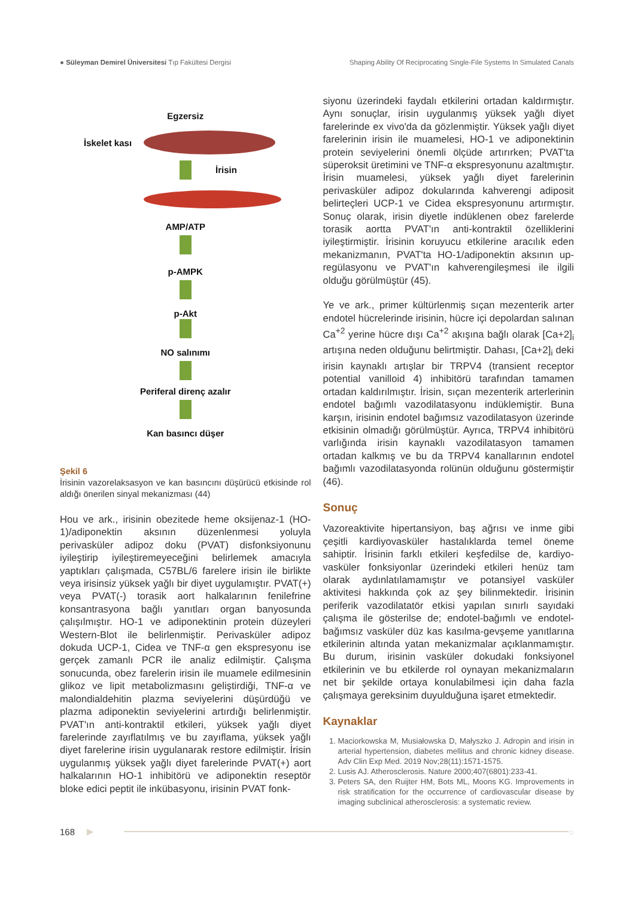● Süleyman Demirel Üniversitesi Tıp Fakültesi Dergisi Shaping Ability Of Reciprocating Single-File Systems In Simulated Canals
Egzersiz
İskelet kası
İrisin
AMP/ATP
p-AMPK
p-Akt
NO salınımı
Periferal direnç azalır
Kan basıncı düşer
Şekil 6
İrisinin vazorelaksasyon ve kan basıncını düşürücü etkisinde rol aldığı önerilen sinyal mekanizması (44)
Hou ve ark., irisinin obezitede heme oksijenaz-1 (HO-1)/adiponektin aksının düzenlenmesi yoluyla perivasküler adipoz doku (PVAT) disfonksiyonunu iyileştirip iyileştiremeyeceğini belirlemek amacıyla yaptıkları çalışmada, C57BL/6 farelere irisin ile birlikte veya irisinsiz yüksek yağlı bir diyet uygulamıştır. PVAT(+) veya PVAT(-) torasik aort halkalarının fenilefrine konsantrasyona bağlı yanıtları organ banyosunda çalışılmıştır. HO-1 ve adiponektinin protein düzeyleri Western-Blot ile belirlenmiştir. Perivasküler adipoz dokuda UCP-1, Cidea ve TNF-α gen ekspresyonu ise gerçek zamanlı PCR ile analiz edilmiştir. Çalışma sonucunda, obez farelerin irisin ile muamele edilmesinin glikoz ve lipit metabolizmasını geliştirdiği, TNF-α ve malondialdehitin plazma seviyelerini düşürdüğü ve plazma adiponektin seviyelerini artırdığı belirlenmiştir. PVAT'ın anti-kontraktil etkileri, yüksek yağlı diyet farelerinde zayıflatılmış ve bu zayıflama, yüksek yağlı diyet farelerine irisin uygulanarak restore edilmiştir. İrisin uygulanmış yüksek yağlı diyet farelerinde PVAT(+) aort halkalarının HO-1 inhibitörü ve adiponektin reseptör bloke edici peptit ile inkübasyonu, irisinin PVAT fonk-
siyonu üzerindeki faydalı etkilerini ortadan kaldırmıştır. Aynı sonuçlar, irisin uygulanmış yüksek yağlı diyet farelerinde ex vivo'da da gözlenmiştir. Yüksek yağlı diyet farelerinin irisin ile muamelesi, HO-1 ve adiponektinin protein seviyelerini önemli ölçüde artırırken; PVAT'ta süperoksit üretimini ve TNF-α ekspresyonunu azaltmıştır. İrisin muamelesi, yüksek yağlı diyet farelerinin perivasküler adipoz dokularında kahverengi adiposit belirteçleri UCP-1 ve Cidea ekspresyonunu artırmıştır. Sonuç olarak, irisin diyetle indüklenen obez farelerde torasik aortta PVAT'ın anti-kontraktil özelliklerini iyileştirmiştir. İrisinin koruyucu etkilerine aracılık eden mekanizmanın, PVAT'ta HO-1/adiponektin aksının up-regülasyonu ve PVAT'ın kahverengileşmesi ile ilgili olduğu görülmüştür (45).
Ye ve ark., primer kültürlenmiş sıçan mezenterik arter endotel hücrelerinde irisinin, hücre içi depolardan salınan Ca<sup>+2</sup> yerine hücre dışı Ca<sup>+2</sup> akışına bağlı olarak [Ca+2]<sub>i</sub> artışına neden olduğunu belirtmiştir. Dahası, [Ca+2]<sub>i</sub> deki irisin kaynaklı artışlar bir TRPV4 (transient receptor potential vanilloid 4) inhibitörü tarafından tamamen ortadan kaldırılmıştır. İrisin, sıçan mezenterik arterlerinin endotel bağımlı vazodilatasyonu indüklemiştir. Buna karşın, irisinin endotel bağımsız vazodilatasyon üzerinde etkisinin olmadığı görülmüştür. Ayrıca, TRPV4 inhibitörü varlığında irisin kaynaklı vazodilatasyon tamamen ortadan kalkmış ve bu da TRPV4 kanallarının endotel bağımlı vazodilatasyonda rolünün olduğunu göstermiştir (46).
Sonuç
Vazoreaktivite hipertansiyon, baş ağrısı ve inme gibi çeşitli kardiyovasküler hastalıklarda temel öneme sahiptir. İrisinin farklı etkileri keşfedilse de, kardiyo-vasküler fonksiyonlar üzerindeki etkileri henüz tam olarak aydınlatılamamıştır ve potansiyel vasküler aktivitesi hakkında çok az şey bilinmektedir. İrisinin periferik vazodilatatör etkisi yapılan sınırlı sayıdaki çalışma ile gösterilse de; endotel-bağımlı ve endotel-bağımsız vasküler düz kas kasılma-gevşeme yanıtlarına etkilerinin altında yatan mekanizmalar açıklanmamıştır. Bu durum, irisinin vasküler dokudaki fonksiyonel etkilerinin ve bu etkilerde rol oynayan mekanizmaların net bir şekilde ortaya konulabilmesi için daha fazla çalışmaya gereksinim duyulduğuna işaret etmektedir.
Kaynaklar
1. Maciorkowska M, Musiałowska D, Małyszko J. Adropin and irisin in arterial hypertension, diabetes mellitus and chronic kidney disease. Adv Clin Exp Med. 2019 Nov;28(11):1571-1575.
2. Lusis AJ. Atherosclerosis. Nature 2000;407(6801):233-41.
3. Peters SA, den Ruijter HM, Bots ML, Moons KG. Improvements in risk stratification for the occurrence of cardiovascular disease by imaging subclinical atherosclerosis: a systematic review.
168 ▶ ○